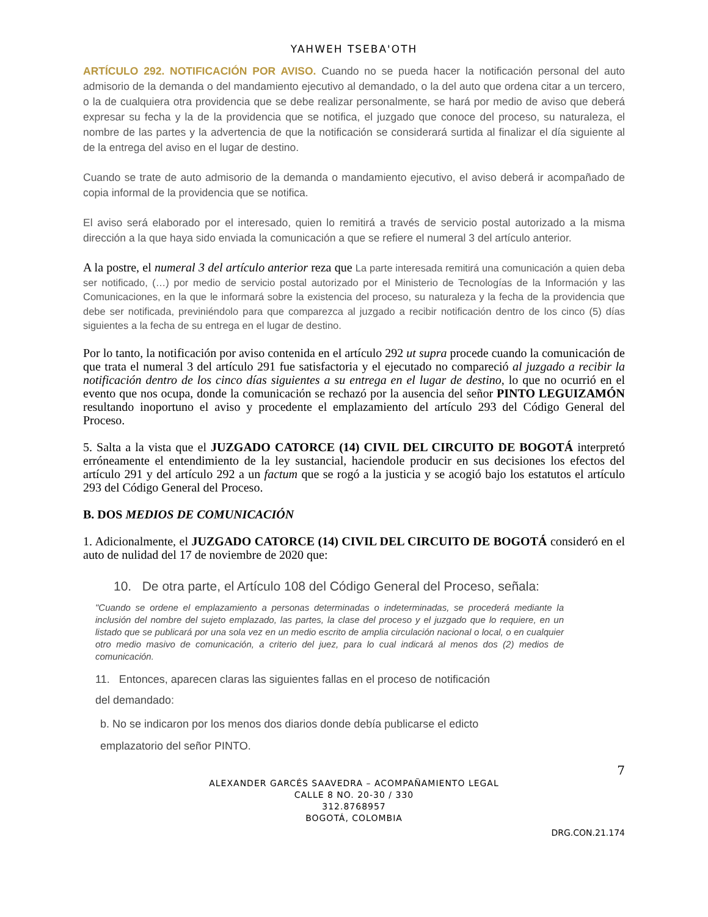YAHWEH TSEBA'OTH
ARTÍCULO 292. NOTIFICACIÓN POR AVISO. Cuando no se pueda hacer la notificación personal del auto admisorio de la demanda o del mandamiento ejecutivo al demandado, o la del auto que ordena citar a un tercero, o la de cualquiera otra providencia que se debe realizar personalmente, se hará por medio de aviso que deberá expresar su fecha y la de la providencia que se notifica, el juzgado que conoce del proceso, su naturaleza, el nombre de las partes y la advertencia de que la notificación se considerará surtida al finalizar el día siguiente al de la entrega del aviso en el lugar de destino.
Cuando se trate de auto admisorio de la demanda o mandamiento ejecutivo, el aviso deberá ir acompañado de copia informal de la providencia que se notifica.
El aviso será elaborado por el interesado, quien lo remitirá a través de servicio postal autorizado a la misma dirección a la que haya sido enviada la comunicación a que se refiere el numeral 3 del artículo anterior.
A la postre, el numeral 3 del artículo anterior reza que La parte interesada remitirá una comunicación a quien deba ser notificado, (…) por medio de servicio postal autorizado por el Ministerio de Tecnologías de la Información y las Comunicaciones, en la que le informará sobre la existencia del proceso, su naturaleza y la fecha de la providencia que debe ser notificada, previniéndolo para que comparezca al juzgado a recibir notificación dentro de los cinco (5) días siguientes a la fecha de su entrega en el lugar de destino.
Por lo tanto, la notificación por aviso contenida en el artículo 292 ut supra procede cuando la comunicación de que trata el numeral 3 del artículo 291 fue satisfactoria y el ejecutado no compareció al juzgado a recibir la notificación dentro de los cinco días siguientes a su entrega en el lugar de destino, lo que no ocurrió en el evento que nos ocupa, donde la comunicación se rechazó por la ausencia del señor PINTO LEGUIZAMÓN resultando inoportuno el aviso y procedente el emplazamiento del artículo 293 del Código General del Proceso.
5. Salta a la vista que el JUZGADO CATORCE (14) CIVIL DEL CIRCUITO DE BOGOTÁ interpretó erróneamente el entendimiento de la ley sustancial, haciendole producir en sus decisiones los efectos del artículo 291 y del artículo 292 a un factum que se rogó a la justicia y se acogió bajo los estatutos el artículo 293 del Código General del Proceso.
B. DOS MEDIOS DE COMUNICACIÓN
1. Adicionalmente, el JUZGADO CATORCE (14) CIVIL DEL CIRCUITO DE BOGOTÁ consideró en el auto de nulidad del 17 de noviembre de 2020 que:
10. De otra parte, el Artículo 108 del Código General del Proceso, señala:
"Cuando se ordene el emplazamiento a personas determinadas o indeterminadas, se procederá mediante la inclusión del nombre del sujeto emplazado, las partes, la clase del proceso y el juzgado que lo requiere, en un listado que se publicará por una sola vez en un medio escrito de amplia circulación nacional o local, o en cualquier otro medio masivo de comunicación, a criterio del juez, para lo cual indicará al menos dos (2) medios de comunicación.
11. Entonces, aparecen claras las siguientes fallas en el proceso de notificación del demandado:
b. No se indicaron por los menos dos diarios donde debía publicarse el edicto emplazatorio del señor PINTO.
7
ALEXANDER GARCÉS SAAVEDRA – ACOMPAÑAMIENTO LEGAL
CALLE 8 NO. 20-30 / 330
312.8768957
BOGOTÁ, COLOMBIA
DRG.CON.21.174